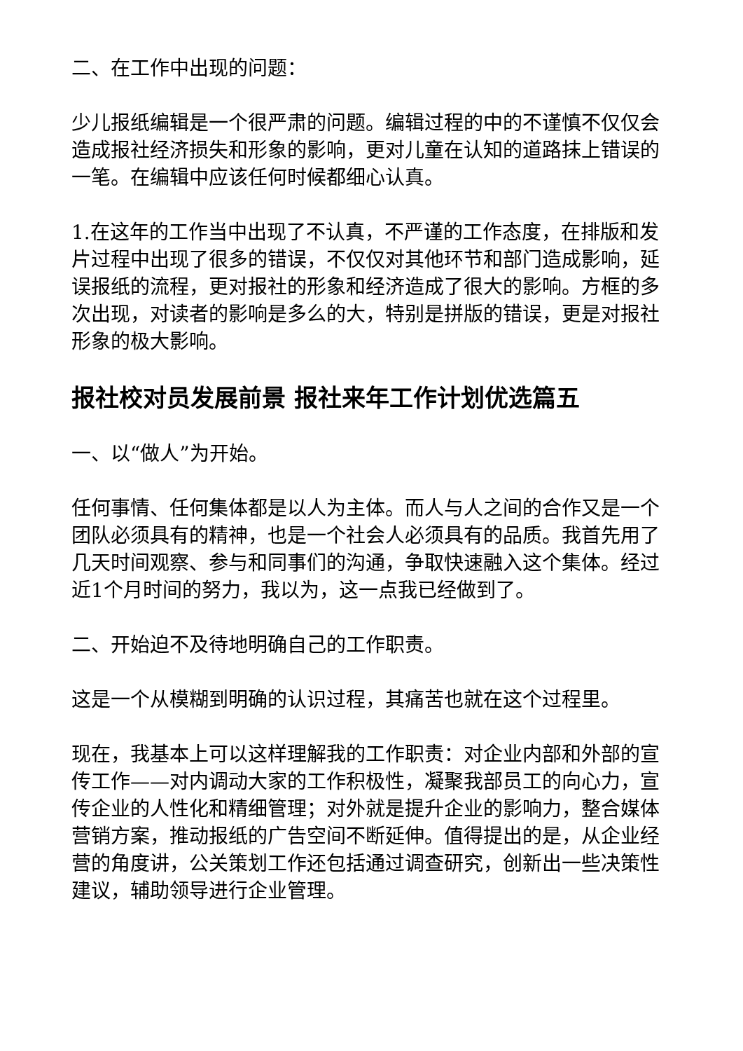二、在工作中出现的问题：
少儿报纸编辑是一个很严肃的问题。编辑过程的中的不谨慎不仅仅会造成报社经济损失和形象的影响，更对儿童在认知的道路抹上错误的一笔。在编辑中应该任何时候都细心认真。
1.在这年的工作当中出现了不认真，不严谨的工作态度，在排版和发片过程中出现了很多的错误，不仅仅对其他环节和部门造成影响，延误报纸的流程，更对报社的形象和经济造成了很大的影响。方框的多次出现，对读者的影响是多么的大，特别是拼版的错误，更是对报社形象的极大影响。
报社校对员发展前景 报社来年工作计划优选篇五
一、以“做人”为开始。
任何事情、任何集体都是以人为主体。而人与人之间的合作又是一个团队必须具有的精神，也是一个社会人必须具有的品质。我首先用了几天时间观察、参与和同事们的沟通，争取快速融入这个集体。经过近1个月时间的努力，我以为，这一点我已经做到了。
二、开始迫不及待地明确自己的工作职责。
这是一个从模糊到明确的认识过程，其痛苦也就在这个过程里。
现在，我基本上可以这样理解我的工作职责：对企业内部和外部的宣传工作——对内调动大家的工作积极性，凝聚我部员工的向心力，宣传企业的人性化和精细管理；对外就是提升企业的影响力，整合媒体营销方案，推动报纸的广告空间不断延伸。值得提出的是，从企业经营的角度讲，公关策划工作还包括通过调查研究，创新出一些决策性建议，辅助领导进行企业管理。